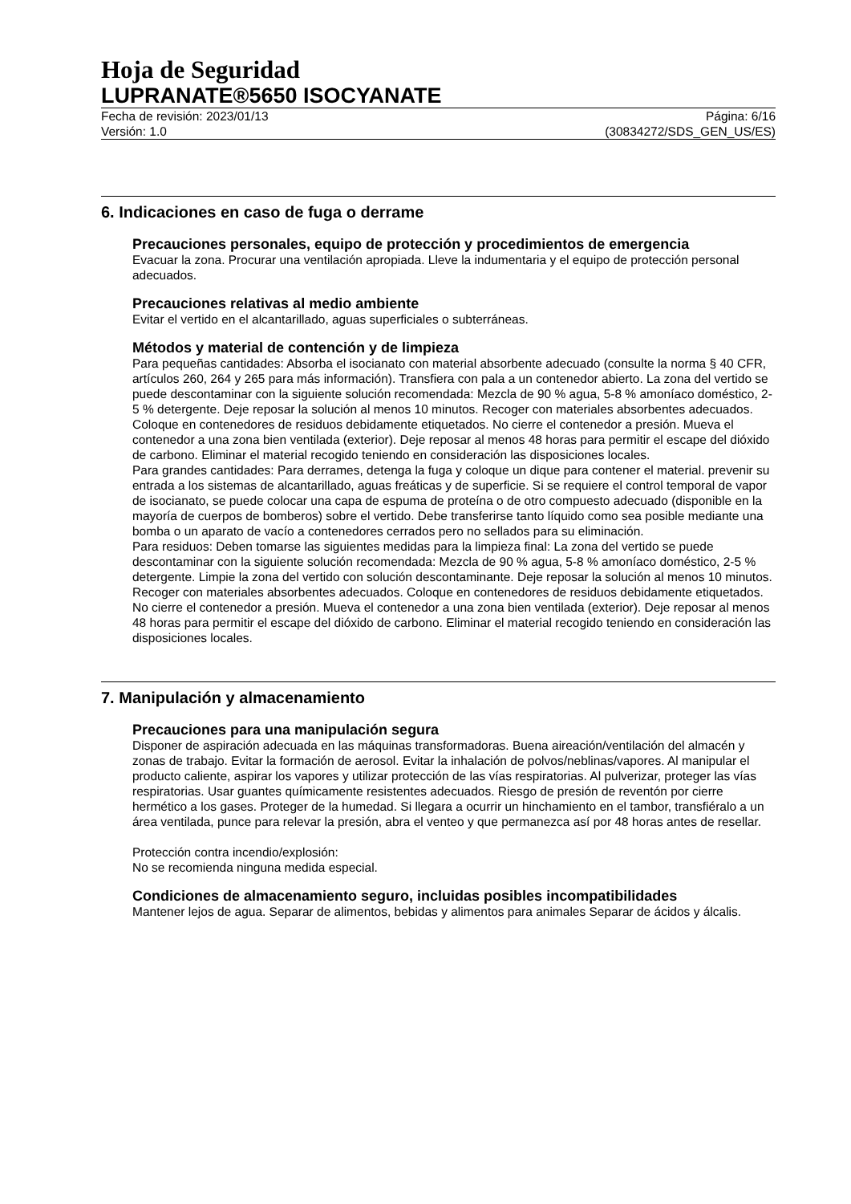Hoja de Seguridad
LUPRANATE®5650 ISOCYANATE
Fecha de revisión: 2023/01/13 Página: 6/16
Versión: 1.0 (30834272/SDS_GEN_US/ES)
6. Indicaciones en caso de fuga o derrame
Precauciones personales, equipo de protección y procedimientos de emergencia
Evacuar la zona. Procurar una ventilación apropiada. Lleve la indumentaria y el equipo de protección personal adecuados.
Precauciones relativas al medio ambiente
Evitar el vertido en el alcantarillado, aguas superficiales o subterráneas.
Métodos y material de contención y de limpieza
Para pequeñas cantidades: Absorba el isocianato con material absorbente adecuado (consulte la norma § 40 CFR, artículos 260, 264 y 265 para más información). Transfiera con pala a un contenedor abierto. La zona del vertido se puede descontaminar con la siguiente solución recomendada: Mezcla de 90 % agua, 5-8 % amoníaco doméstico, 2-5 % detergente. Deje reposar la solución al menos 10 minutos. Recoger con materiales absorbentes adecuados. Coloque en contenedores de residuos debidamente etiquetados. No cierre el contenedor a presión. Mueva el contenedor a una zona bien ventilada (exterior). Deje reposar al menos 48 horas para permitir el escape del dióxido de carbono. Eliminar el material recogido teniendo en consideración las disposiciones locales.
Para grandes cantidades: Para derrames, detenga la fuga y coloque un dique para contener el material. prevenir su entrada a los sistemas de alcantarillado, aguas freáticas y de superficie. Si se requiere el control temporal de vapor de isocianato, se puede colocar una capa de espuma de proteína o de otro compuesto adecuado (disponible en la mayoría de cuerpos de bomberos) sobre el vertido. Debe transferirse tanto líquido como sea posible mediante una bomba o un aparato de vacío a contenedores cerrados pero no sellados para su eliminación.
Para residuos: Deben tomarse las siguientes medidas para la limpieza final: La zona del vertido se puede descontaminar con la siguiente solución recomendada: Mezcla de 90 % agua, 5-8 % amoníaco doméstico, 2-5 % detergente. Limpie la zona del vertido con solución descontaminante. Deje reposar la solución al menos 10 minutos. Recoger con materiales absorbentes adecuados. Coloque en contenedores de residuos debidamente etiquetados. No cierre el contenedor a presión. Mueva el contenedor a una zona bien ventilada (exterior). Deje reposar al menos 48 horas para permitir el escape del dióxido de carbono. Eliminar el material recogido teniendo en consideración las disposiciones locales.
7. Manipulación y almacenamiento
Precauciones para una manipulación segura
Disponer de aspiración adecuada en las máquinas transformadoras. Buena aireación/ventilación del almacén y zonas de trabajo. Evitar la formación de aerosol. Evitar la inhalación de polvos/neblinas/vapores. Al manipular el producto caliente, aspirar los vapores y utilizar protección de las vías respiratorias. Al pulverizar, proteger las vías respiratorias. Usar guantes químicamente resistentes adecuados. Riesgo de presión de reventón por cierre hermético a los gases. Proteger de la humedad. Si llegara a ocurrir un hinchamiento en el tambor, transfiéralo a un área ventilada, punce para relevar la presión, abra el venteo y que permanezca así por 48 horas antes de resellar.
Protección contra incendio/explosión:
No se recomienda ninguna medida especial.
Condiciones de almacenamiento seguro, incluidas posibles incompatibilidades
Mantener lejos de agua. Separar de alimentos, bebidas y alimentos para animales Separar de ácidos y álcalis.